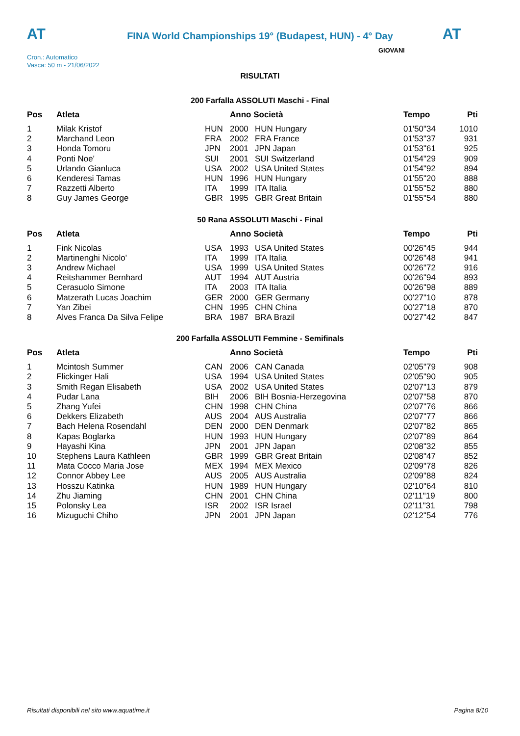AT AT
FINA World Championships 19° (Budapest, HUN) - 4° Day
Cron.: Automatico
Vasca: 50 m - 21/06/2022
GIOVANI
RISULTATI
200 Farfalla ASSOLUTI Maschi - Final
| Pos | Atleta | | Anno Società | | Tempo | Pti |
| --- | --- | --- | --- | --- | --- | --- |
| 1 | Milak Kristof | HUN | 2000 | HUN Hungary | 01'50"34 | 1010 |
| 2 | Marchand Leon | FRA | 2002 | FRA France | 01'53"37 | 931 |
| 3 | Honda Tomoru | JPN | 2001 | JPN Japan | 01'53"61 | 925 |
| 4 | Ponti Noe' | SUI | 2001 | SUI Switzerland | 01'54"29 | 909 |
| 5 | Urlando Gianluca | USA | 2002 | USA United States | 01'54"92 | 894 |
| 6 | Kenderesi Tamas | HUN | 1996 | HUN Hungary | 01'55"20 | 888 |
| 7 | Razzetti Alberto | ITA | 1999 | ITA Italia | 01'55"52 | 880 |
| 8 | Guy James George | GBR | 1995 | GBR Great Britain | 01'55"54 | 880 |
50 Rana ASSOLUTI Maschi - Final
| Pos | Atleta | | Anno Società | | Tempo | Pti |
| --- | --- | --- | --- | --- | --- | --- |
| 1 | Fink Nicolas | USA | 1993 | USA United States | 00'26"45 | 944 |
| 2 | Martinenghi Nicolo' | ITA | 1999 | ITA Italia | 00'26"48 | 941 |
| 3 | Andrew Michael | USA | 1999 | USA United States | 00'26"72 | 916 |
| 4 | Reitshammer Bernhard | AUT | 1994 | AUT Austria | 00'26"94 | 893 |
| 5 | Cerasuolo Simone | ITA | 2003 | ITA Italia | 00'26"98 | 889 |
| 6 | Matzerath Lucas Joachim | GER | 2000 | GER Germany | 00'27"10 | 878 |
| 7 | Yan Zibei | CHN | 1995 | CHN China | 00'27"18 | 870 |
| 8 | Alves Franca Da Silva Felipe | BRA | 1987 | BRA Brazil | 00'27"42 | 847 |
200 Farfalla ASSOLUTI Femmine - Semifinals
| Pos | Atleta | | Anno Società | | Tempo | Pti |
| --- | --- | --- | --- | --- | --- | --- |
| 1 | Mcintosh Summer | CAN | 2006 | CAN Canada | 02'05"79 | 908 |
| 2 | Flickinger Hali | USA | 1994 | USA United States | 02'05"90 | 905 |
| 3 | Smith Regan Elisabeth | USA | 2002 | USA United States | 02'07"13 | 879 |
| 4 | Pudar Lana | BIH | 2006 | BIH Bosnia-Herzegovina | 02'07"58 | 870 |
| 5 | Zhang Yufei | CHN | 1998 | CHN China | 02'07"76 | 866 |
| 6 | Dekkers Elizabeth | AUS | 2004 | AUS Australia | 02'07"77 | 866 |
| 7 | Bach Helena Rosendahl | DEN | 2000 | DEN Denmark | 02'07"82 | 865 |
| 8 | Kapas Boglarka | HUN | 1993 | HUN Hungary | 02'07"89 | 864 |
| 9 | Hayashi Kina | JPN | 2001 | JPN Japan | 02'08"32 | 855 |
| 10 | Stephens Laura Kathleen | GBR | 1999 | GBR Great Britain | 02'08"47 | 852 |
| 11 | Mata Cocco Maria Jose | MEX | 1994 | MEX Mexico | 02'09"78 | 826 |
| 12 | Connor Abbey Lee | AUS | 2005 | AUS Australia | 02'09"88 | 824 |
| 13 | Hosszu Katinka | HUN | 1989 | HUN Hungary | 02'10"64 | 810 |
| 14 | Zhu Jiaming | CHN | 2001 | CHN China | 02'11"19 | 800 |
| 15 | Polonsky Lea | ISR | 2002 | ISR Israel | 02'11"31 | 798 |
| 16 | Mizuguchi Chiho | JPN | 2001 | JPN Japan | 02'12"54 | 776 |
Risultati disponibili nel sito www.aquatime.it Pagina 8/10